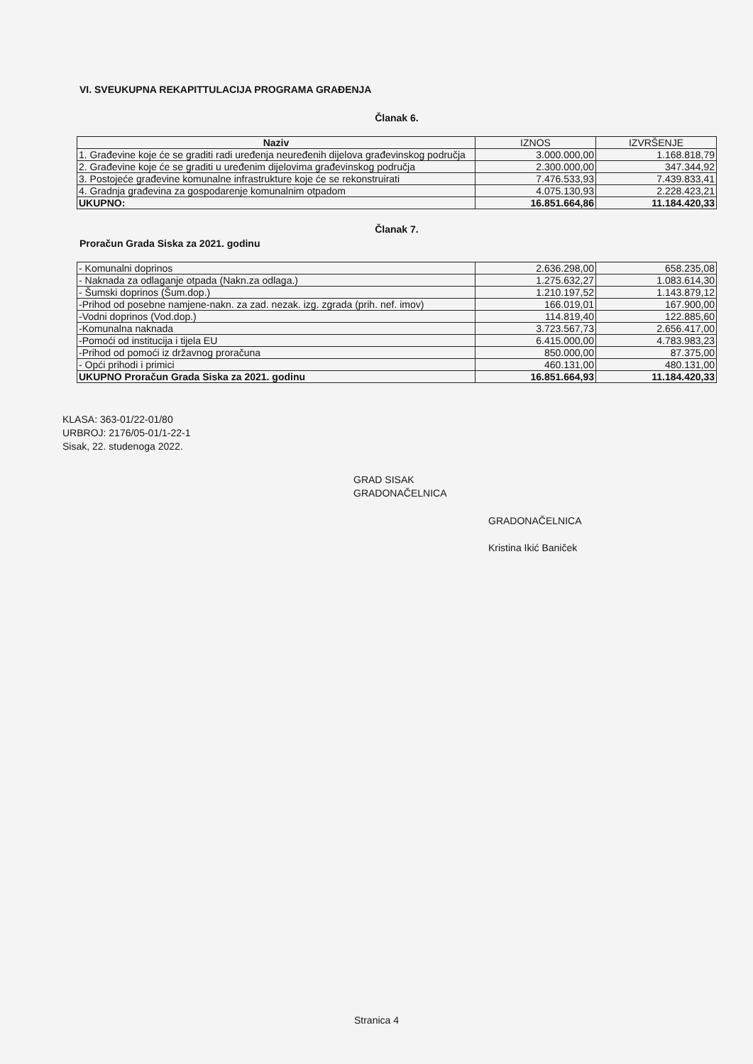VI. SVEUKUPNA REKAPITTULACIJA PROGRAMA GRAĐENJA
Članak 6.
| Naziv | IZNOS | IZVRŠENJE |
| --- | --- | --- |
| 1. Građevine koje će se graditi radi uređenja neuređenih dijelova građevinskog područja | 3.000.000,00 | 1.168.818,79 |
| 2. Građevine koje će se graditi u uređenim dijelovima građevinskog područja | 2.300.000,00 | 347.344,92 |
| 3. Postojeće građevine komunalne infrastrukture koje će se rekonstruirati | 7.476.533,93 | 7.439.833,41 |
| 4. Gradnja građevina za gospodarenje komunalnim otpadom | 4.075.130,93 | 2.228.423,21 |
| UKUPNO: | 16.851.664,86 | 11.184.420,33 |
Članak 7.
Proračun Grada Siska za 2021. godinu
| - Komunalni doprinos | 2.636.298,00 | 658.235,08 |
| - Naknada za odlaganje otpada (Nakn.za odlaga.) | 1.275.632,27 | 1.083.614,30 |
| - Šumski doprinos (Šum.dop.) | 1.210.197,52 | 1.143.879,12 |
| -Prihod od posebne namjene-nakn. za zad. nezak. izg. zgrada (prih. nef. imov) | 166.019,01 | 167.900,00 |
| -Vodni doprinos (Vod.dop.) | 114.819,40 | 122.885,60 |
| -Komunalna naknada | 3.723.567,73 | 2.656.417,00 |
| -Pomoći od institucija i tijela EU | 6.415.000,00 | 4.783.983,23 |
| -Prihod od pomoći iz državnog proračuna | 850.000,00 | 87.375,00 |
| - Opći prihodi i primici | 460.131,00 | 480.131,00 |
| UKUPNO Proračun Grada Siska za 2021. godinu | 16.851.664,93 | 11.184.420,33 |
KLASA: 363-01/22-01/80
URBROJ: 2176/05-01/1-22-1
Sisak, 22. studenoga 2022.
GRAD SISAK
GRADONAČELNICA
GRADONAČELNICA
Kristina Ikić Baniček
Stranica 4